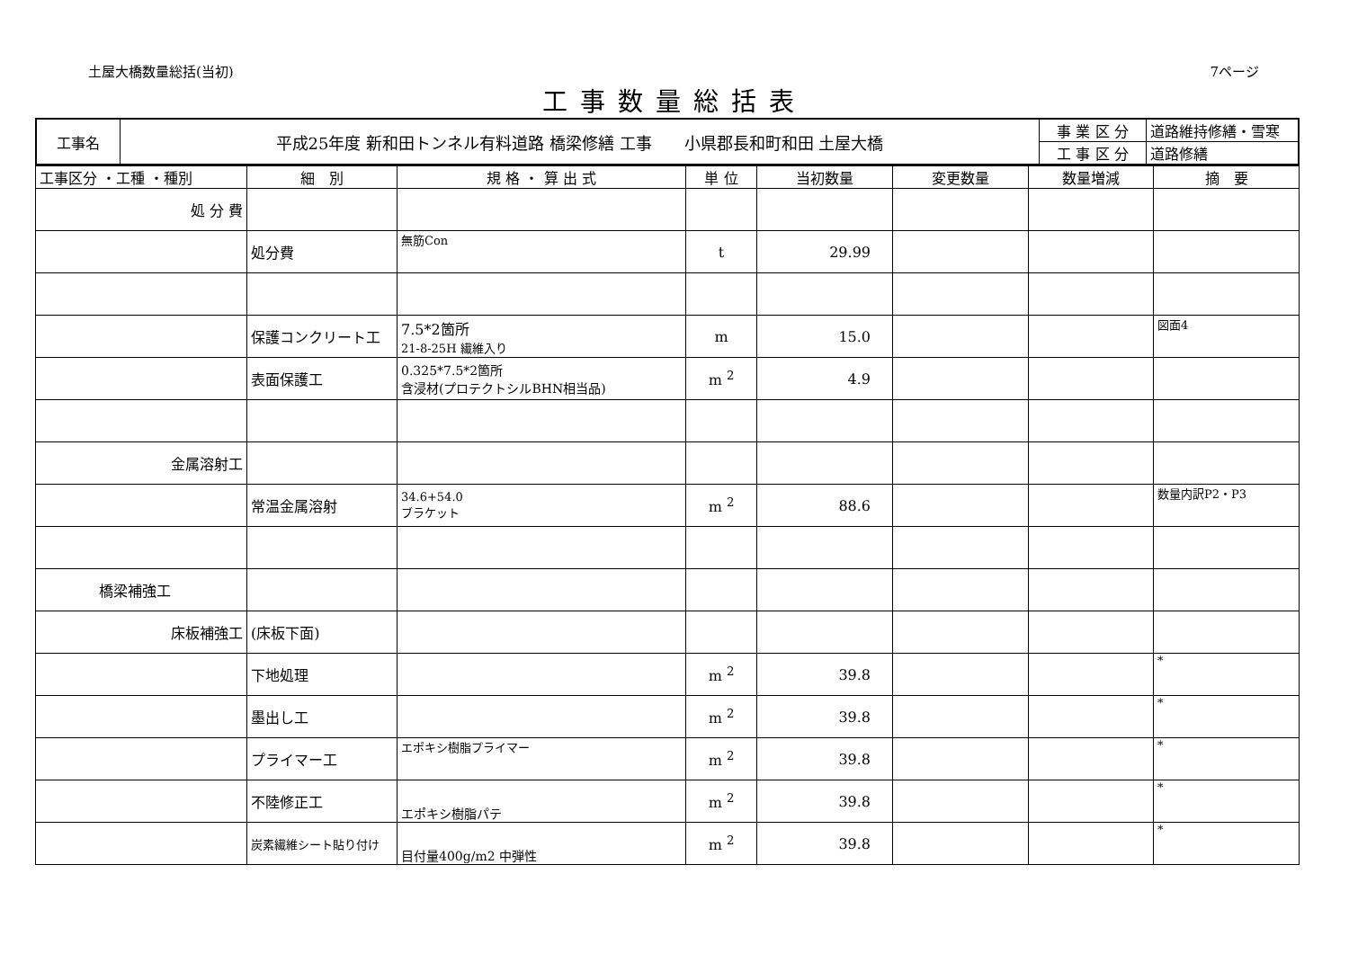土屋大橋数量総括(当初) 7ページ
工事数量総括表
| 工事名 | 平成25年度 新和田トンネル有料道路 橋梁修繕 工事 小県郡長和町和田 土屋大橋 | 事 業 区 分 | 道路維持修繕・雪寒 |
| | | 工 事 区 分 | 道路修繕 |
| 工事区分 ・工種 ・種別 | 細 別 | 規 格 ・ 算 出 式 | 単 位 | 当初数量 | 変更数量 | 数量増減 | 摘 要 |
| --- | --- | --- | --- | --- | --- | --- | --- |
| 処 分 費 | | | | | | | |
| | 処分費 | 無筋Con | t | 29.99 | | | |
| | 保護コンクリート工 | 7.5*2箇所 21-8-25H 繊維入り | m | 15.0 | | | 図面4 |
| | 表面保護工 | 0.325*7.5*2箇所 含浸材(プロテクトシルBHN相当品) | m <sup>2</sup> | 4.9 | | | |
| 金属溶射工 | | | | | | | |
| | 常温金属溶射 | 34.6+54.0 ブラケット | m <sup>2</sup> | 88.6 | | | 数量内訳P2・P3 |
| 橋梁補強工 | | | | | | | |
| 床板補強工 | (床板下面) | | | | | | |
| | 下地処理 | | m <sup>2</sup> | 39.8 | | | * |
| | 墨出し工 | | m <sup>2</sup> | 39.8 | | | * |
| | プライマー工 | エポキシ樹脂プライマー | m <sup>2</sup> | 39.8 | | | * |
| | 不陸修正工 | エポキシ樹脂パテ | m <sup>2</sup> | 39.8 | | | * |
| | 炭素繊維シート貼り付け | 目付量400g/m2 中弾性 | m <sup>2</sup> | 39.8 | | | * |